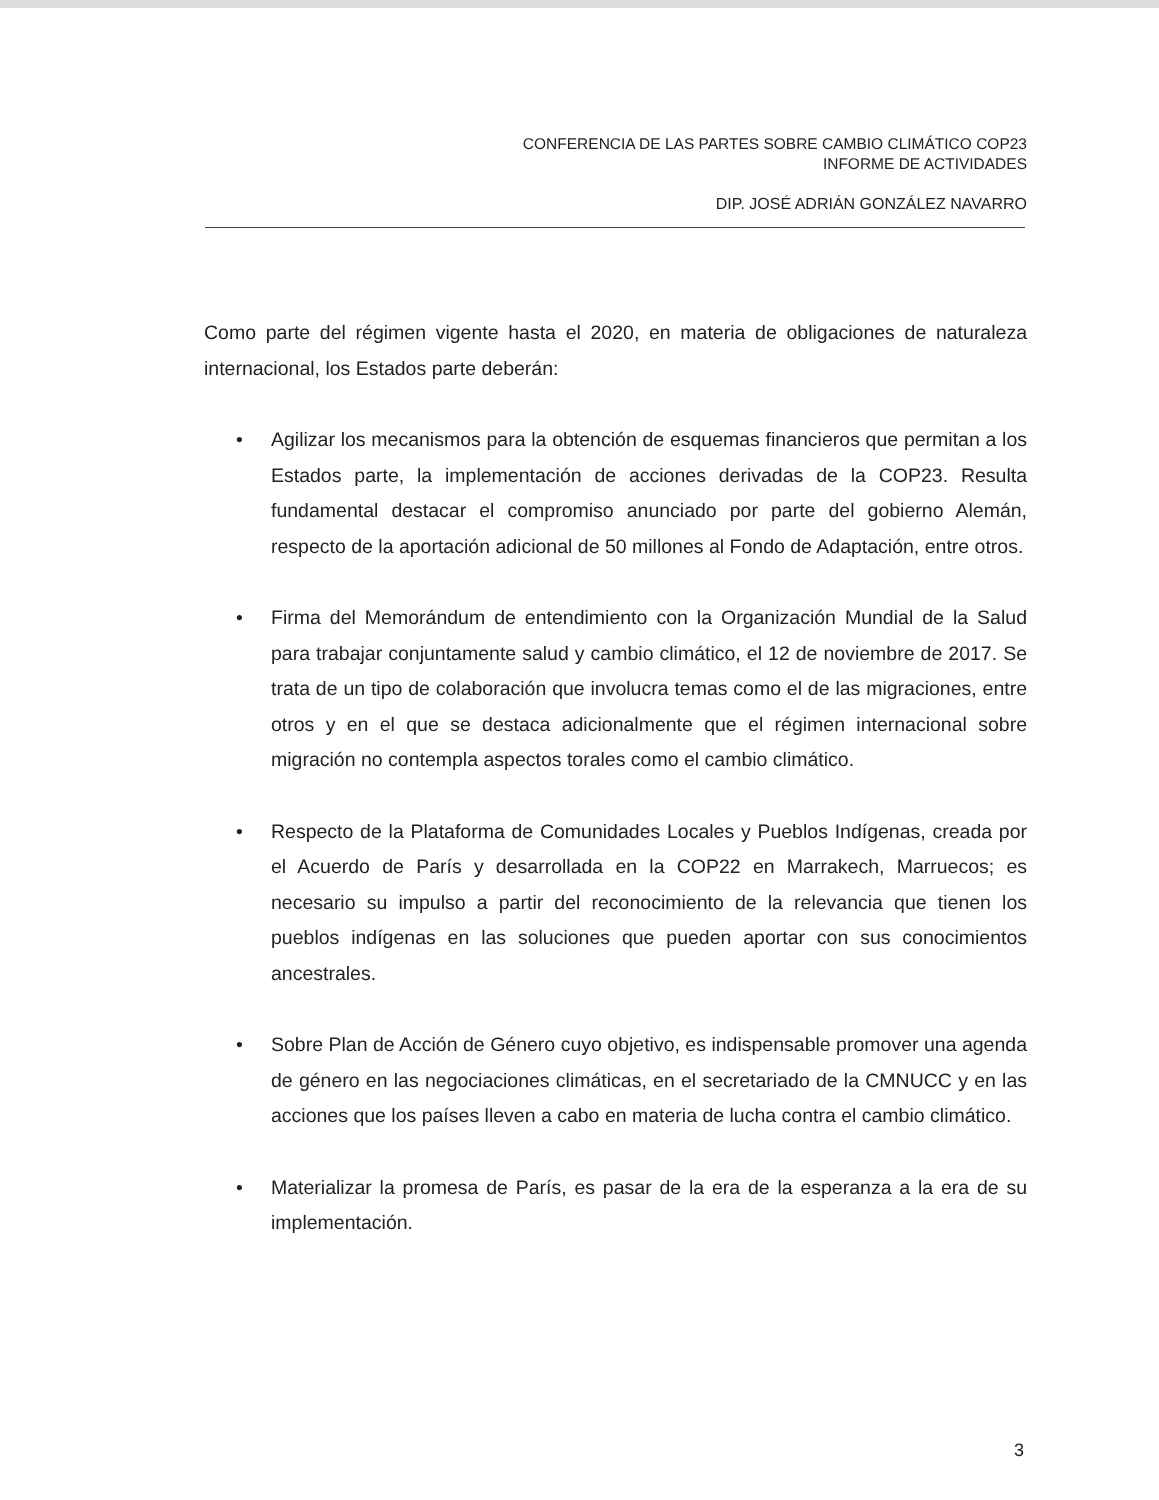CONFERENCIA DE LAS PARTES SOBRE CAMBIO CLIMÁTICO COP23
INFORME DE ACTIVIDADES
DIP. JOSÉ ADRIÁN GONZÁLEZ NAVARRO
Como parte del régimen vigente hasta el 2020, en materia de obligaciones de naturaleza internacional, los Estados parte deberán:
• Agilizar los mecanismos para la obtención de esquemas financieros que permitan a los Estados parte, la implementación de acciones derivadas de la COP23. Resulta fundamental destacar el compromiso anunciado por parte del gobierno Alemán, respecto de la aportación adicional de 50 millones al Fondo de Adaptación, entre otros.
• Firma del Memorándum de entendimiento con la Organización Mundial de la Salud para trabajar conjuntamente salud y cambio climático, el 12 de noviembre de 2017. Se trata de un tipo de colaboración que involucra temas como el de las migraciones, entre otros y en el que se destaca adicionalmente que el régimen internacional sobre migración no contempla aspectos torales como el cambio climático.
• Respecto de la Plataforma de Comunidades Locales y Pueblos Indígenas, creada por el Acuerdo de París y desarrollada en la COP22 en Marrakech, Marruecos; es necesario su impulso a partir del reconocimiento de la relevancia que tienen los pueblos indígenas en las soluciones que pueden aportar con sus conocimientos ancestrales.
• Sobre Plan de Acción de Género cuyo objetivo, es indispensable promover una agenda de género en las negociaciones climáticas, en el secretariado de la CMNUCC y en las acciones que los países lleven a cabo en materia de lucha contra el cambio climático.
• Materializar la promesa de París, es pasar de la era de la esperanza a la era de su implementación.
3